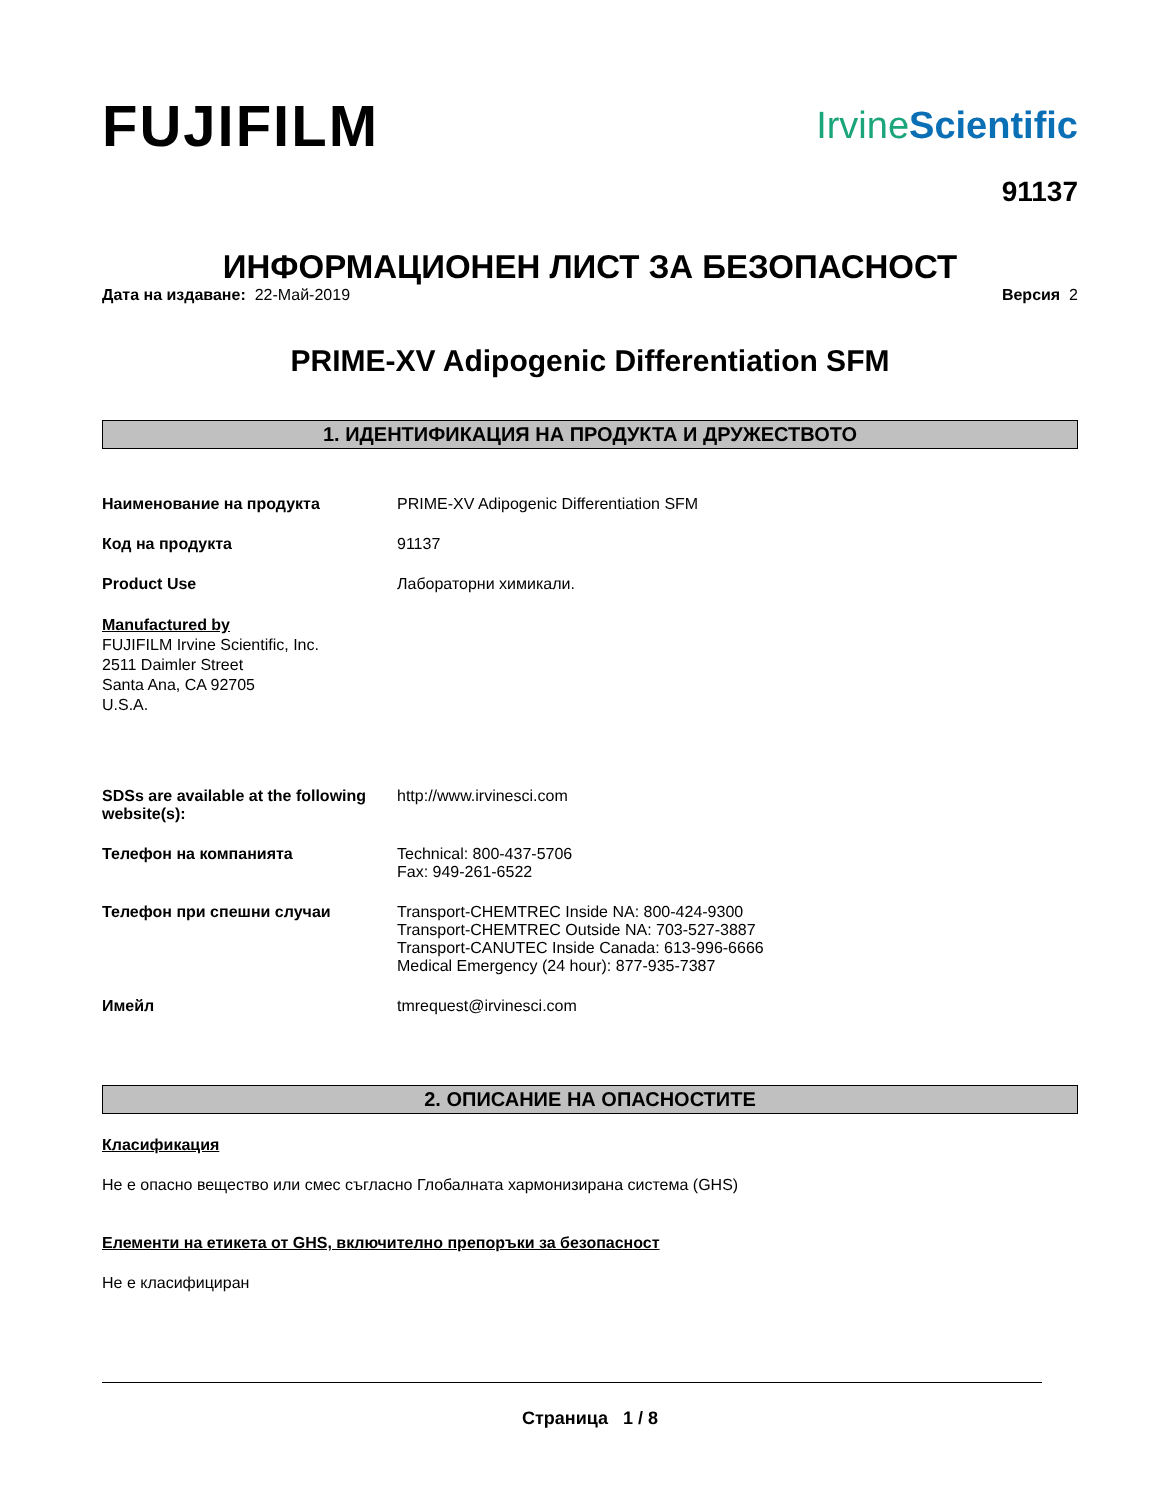FUJIFILM
IrvineScientific
91137
ИНФОРМАЦИОНЕН ЛИСТ ЗА БЕЗОПАСНОСТ
Дата на издаване: 22-Май-2019 Версия 2
PRIME-XV Adipogenic Differentiation SFM
1. ИДЕНТИФИКАЦИЯ НА ПРОДУКТА И ДРУЖЕСТВОТО
Наименование на продукта PRIME-XV Adipogenic Differentiation SFM
Код на продукта 91137
Product Use Лабораторни химикали.
Manufactured by
FUJIFILM Irvine Scientific, Inc.
2511 Daimler Street
Santa Ana, CA 92705
U.S.A.
SDSs are available at the following website(s):
http://www.irvinesci.com
Телефон на компанията Technical: 800-437-5706
Fax: 949-261-6522
Телефон при спешни случаи Transport-CHEMTREC Inside NA: 800-424-9300
Transport-CHEMTREC Outside NA: 703-527-3887
Transport-CANUTEC Inside Canada: 613-996-6666
Medical Emergency (24 hour): 877-935-7387
Имейл tmrequest@irvinesci.com
2. ОПИСАНИЕ НА ОПАСНОСТИТЕ
Класификация
Не е опасно вещество или смес съгласно Глобалната хармонизирана система (GHS)
Елементи на етикета от GHS, включително препоръки за безопасност
Не е класифициран
Страница 1 / 8